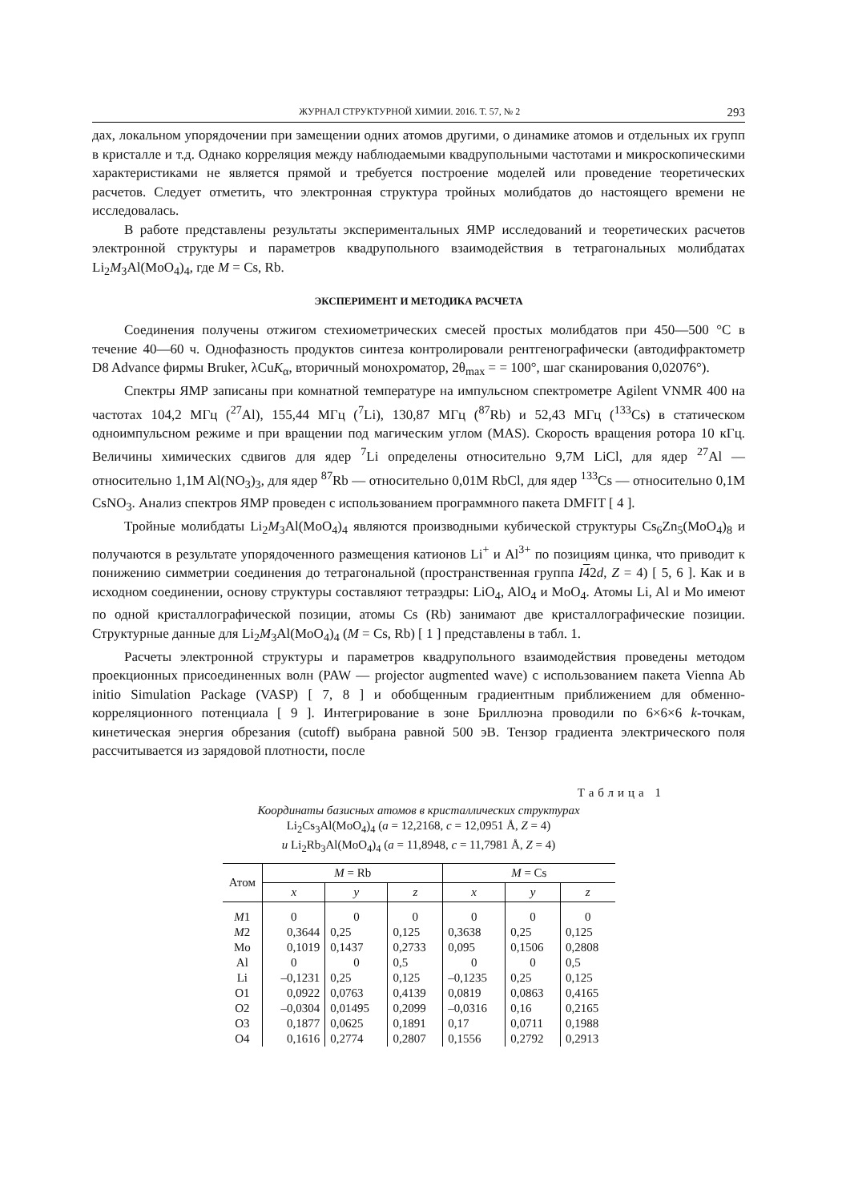ЖУРНАЛ СТРУКТУРНОЙ ХИМИИ. 2016. Т. 57, № 2 293
дах, локальном упорядочении при замещении одних атомов другими, о динамике атомов и отдельных их групп в кристалле и т.д. Однако корреляция между наблюдаемыми квадрупольными частотами и микроскопическими характеристиками не является прямой и требуется построение моделей или проведение теоретических расчетов. Следует отметить, что электронная структура тройных молибдатов до настоящего времени не исследовалась.
В работе представлены результаты экспериментальных ЯМР исследований и теоретических расчетов электронной структуры и параметров квадрупольного взаимодействия в тетрагональных молибдатах Li<sub>2</sub>M<sub>3</sub>Al(MoO<sub>4</sub>)<sub>4</sub>, где M = Cs, Rb.
ЭКСПЕРИМЕНТ И МЕТОДИКА РАСЧЕТА
Соединения получены отжигом стехиометрических смесей простых молибдатов при 450—500 °C в течение 40—60 ч. Однофазность продуктов синтеза контролировали рентгенографически (автодифрактометр D8 Advance фирмы Bruker, λCuK<sub>α</sub>, вторичный монохроматор, 2θ<sub>max</sub> = = 100°, шаг сканирования 0,02076°).
Спектры ЯМР записаны при комнатной температуре на импульсном спектрометре Agilent VNMR 400 на частотах 104,2 МГц (<sup>27</sup>Al), 155,44 МГц (<sup>7</sup>Li), 130,87 МГц (<sup>87</sup>Rb) и 52,43 МГц (<sup>133</sup>Cs) в статическом одноимпульсном режиме и при вращении под магическим углом (MAS). Скорость вращения ротора 10 кГц. Величины химических сдвигов для ядер <sup>7</sup>Li определены относительно 9,7M LiCl, для ядер <sup>27</sup>Al — относительно 1,1M Al(NO<sub>3</sub>)<sub>3</sub>, для ядер <sup>87</sup>Rb — относительно 0,01M RbCl, для ядер <sup>133</sup>Cs — относительно 0,1M CsNO<sub>3</sub>. Анализ спектров ЯМР проведен с использованием программного пакета DMFIT [ 4 ].
Тройные молибдаты Li<sub>2</sub>M<sub>3</sub>Al(MoO<sub>4</sub>)<sub>4</sub> являются производными кубической структуры Cs<sub>6</sub>Zn<sub>5</sub>(MoO<sub>4</sub>)<sub>8</sub> и получаются в результате упорядоченного размещения катионов Li<sup>+</sup> и Al<sup>3+</sup> по позициям цинка, что приводит к понижению симметрии соединения до тетрагональной (пространственная группа I 42d, Z = 4) [ 5, 6 ]. Как и в исходном соединении, основу структуры составляют тетраэдры: LiO<sub>4</sub>, AlO<sub>4</sub> и MoO<sub>4</sub>. Атомы Li, Al и Mo имеют по одной кристаллографической позиции, атомы Cs (Rb) занимают две кристаллографические позиции. Структурные данные для Li<sub>2</sub>M<sub>3</sub>Al(MoO<sub>4</sub>)<sub>4</sub> (M = Cs, Rb) [ 1 ] представлены в табл. 1.
Расчеты электронной структуры и параметров квадрупольного взаимодействия проведены методом проекционных присоединенных волн (PAW — projector augmented wave) с использованием пакета Vienna Ab initio Simulation Package (VASP) [ 7, 8 ] и обобщенным градиентным приближением для обменно-корреляционного потенциала [ 9 ]. Интегрирование в зоне Бриллюэна проводили по 6×6×6 k-точкам, кинетическая энергия обрезания (cutoff) выбрана равной 500 эВ. Тензор градиента электрического поля рассчитывается из зарядовой плотности, после
Таблица 1
Координаты базисных атомов в кристаллических структурах
Li<sub>2</sub>Cs<sub>3</sub>Al(MoO<sub>4</sub>)<sub>4</sub> (a = 12,2168, c = 12,0951 Å, Z = 4)
и Li<sub>2</sub>Rb<sub>3</sub>Al(MoO<sub>4</sub>)<sub>4</sub> (a = 11,8948, c = 11,7981 Å, Z = 4)
| Атом | M = Rb | | | M = Cs | | |
| --- | --- | --- | --- | --- | --- | --- |
| | x | y | z | x | y | z |
| M 1 | 0 | 0 | 0 | 0 | 0 | 0 |
| M 2 | 0,3644 | 0,25 | 0,125 | 0,3638 | 0,25 | 0,125 |
| Mo | 0,1019 | 0,1437 | 0,2733 | 0,095 | 0,1506 | 0,2808 |
| Al | 0 | 0 | 0,5 | 0 | 0 | 0,5 |
| Li | –0,1231 | 0,25 | 0,125 | –0,1235 | 0,25 | 0,125 |
| O1 | 0,0922 | 0,0763 | 0,4139 | 0,0819 | 0,0863 | 0,4165 |
| O2 | –0,0304 | 0,01495 | 0,2099 | –0,0316 | 0,16 | 0,2165 |
| O3 | 0,1877 | 0,0625 | 0,1891 | 0,17 | 0,0711 | 0,1988 |
| O4 | 0,1616 | 0,2774 | 0,2807 | 0,1556 | 0,2792 | 0,2913 |